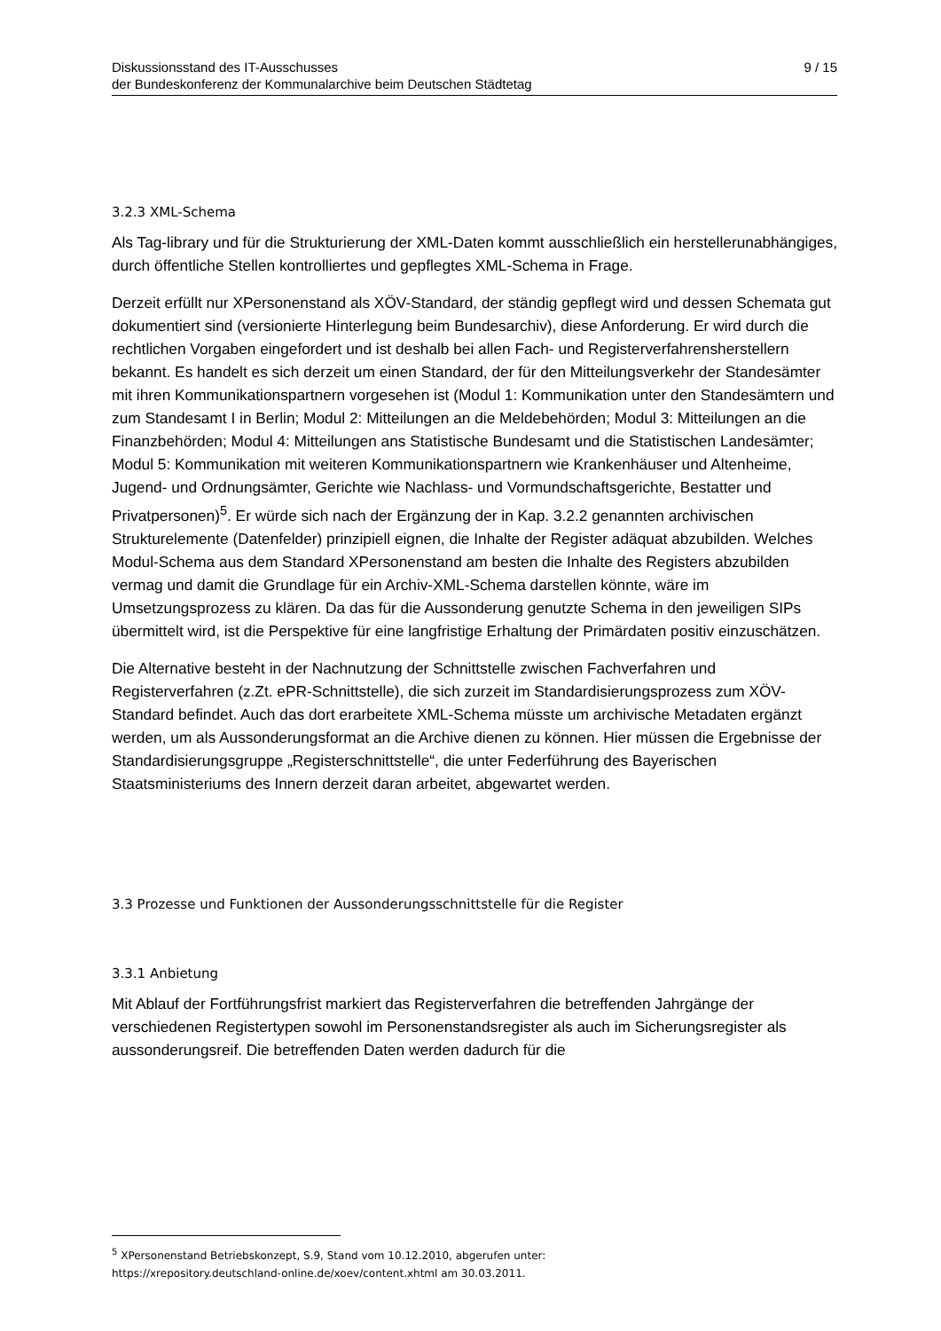Diskussionsstand des IT-Ausschusses
der Bundeskonferenz der Kommunalarchive beim Deutschen Städtetag
9 / 15
3.2.3 XML-Schema
Als Tag-library und für die Strukturierung der XML-Daten kommt ausschließlich ein herstellerunabhängiges, durch öffentliche Stellen kontrolliertes und gepflegtes XML-Schema in Frage.
Derzeit erfüllt nur XPersonenstand als XÖV-Standard, der ständig gepflegt wird und dessen Schemata gut dokumentiert sind (versionierte Hinterlegung beim Bundesarchiv), diese Anforderung. Er wird durch die rechtlichen Vorgaben eingefordert und ist deshalb bei allen Fach- und Registerverfahrensherstellern bekannt. Es handelt es sich derzeit um einen Standard, der für den Mitteilungsverkehr der Standesämter mit ihren Kommunikationspartnern vorgesehen ist (Modul 1: Kommunikation unter den Standesämtern und zum Standesamt I in Berlin; Modul 2: Mitteilungen an die Meldebehörden; Modul 3: Mitteilungen an die Finanzbehörden; Modul 4: Mitteilungen ans Statistische Bundesamt und die Statistischen Landesämter; Modul 5: Kommunikation mit weiteren Kommunikationspartnern wie Krankenhäuser und Altenheime, Jugend- und Ordnungsämter, Gerichte wie Nachlass- und Vormundschaftsgerichte, Bestatter und Privatpersonen)<sup>5</sup>. Er würde sich nach der Ergänzung der in Kap. 3.2.2 genannten archivischen Strukturelemente (Datenfelder) prinzipiell eignen, die Inhalte der Register adäquat abzubilden. Welches Modul-Schema aus dem Standard XPersonenstand am besten die Inhalte des Registers abzubilden vermag und damit die Grundlage für ein Archiv-XML-Schema darstellen könnte, wäre im Umsetzungsprozess zu klären. Da das für die Aussonderung genutzte Schema in den jeweiligen SIPs übermittelt wird, ist die Perspektive für eine langfristige Erhaltung der Primärdaten positiv einzuschätzen.
Die Alternative besteht in der Nachnutzung der Schnittstelle zwischen Fachverfahren und Registerverfahren (z.Zt. ePR-Schnittstelle), die sich zurzeit im Standardisierungsprozess zum XÖV-Standard befindet. Auch das dort erarbeitete XML-Schema müsste um archivische Metadaten ergänzt werden, um als Aussonderungsformat an die Archive dienen zu können. Hier müssen die Ergebnisse der Standardisierungsgruppe „Registerschnittstelle“, die unter Federführung des Bayerischen Staatsministeriums des Innern derzeit daran arbeitet, abgewartet werden.
3.3 Prozesse und Funktionen der Aussonderungsschnittstelle für die Register
3.3.1 Anbietung
Mit Ablauf der Fortführungsfrist markiert das Registerverfahren die betreffenden Jahrgänge der verschiedenen Registertypen sowohl im Personenstandsregister als auch im Sicherungsregister als aussonderungsreif. Die betreffenden Daten werden dadurch für die
<sup>5</sup> XPersonenstand Betriebskonzept, S.9, Stand vom 10.12.2010, abgerufen unter:
https://xrepository.deutschland-online.de/xoev/content.xhtml am 30.03.2011.